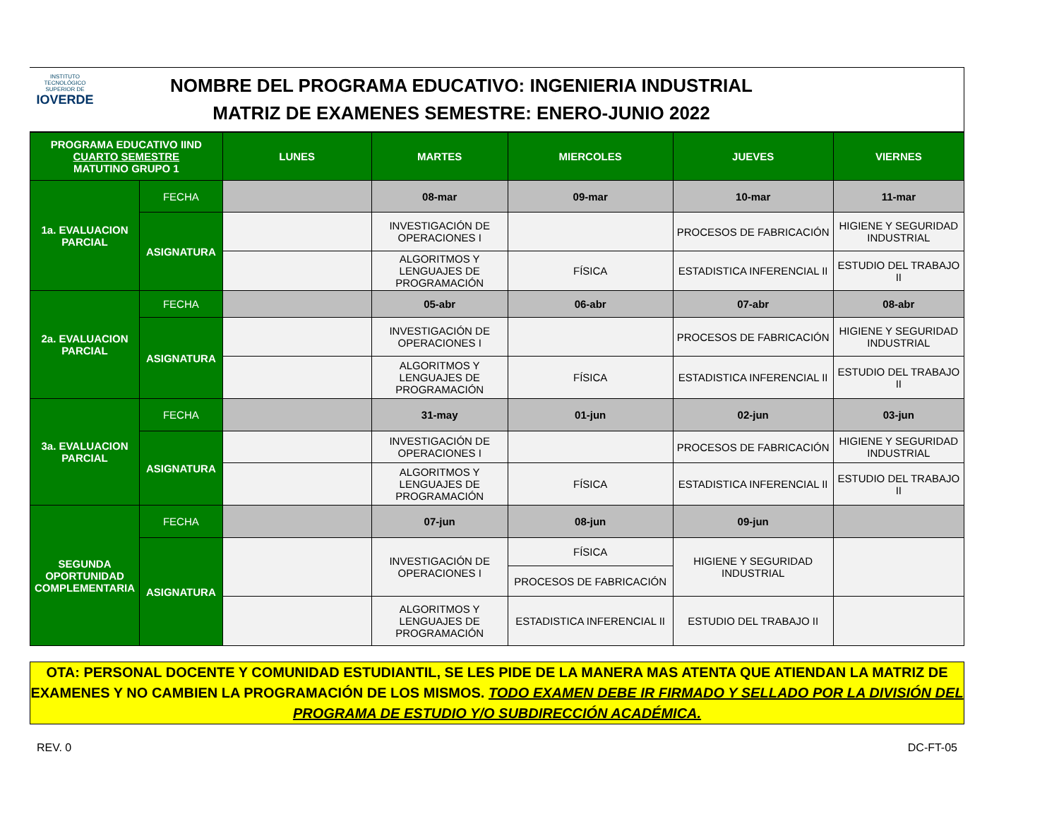INSTITUTO TECNOLÓGICO SUPERIOR DE
IOVERDE
NOMBRE DEL PROGRAMA EDUCATIVO: INGENIERIA INDUSTRIAL
MATRIZ DE EXAMENES SEMESTRE: ENERO-JUNIO 2022
| PROGRAMA EDUCATIVO IIND CUARTO SEMESTRE MATUTINO GRUPO 1 | | LUNES | MARTES | MIERCOLES | JUEVES | VIERNES |
| --- | --- | --- | --- | --- | --- | --- |
| 1a. EVALUACION PARCIAL | FECHA | | 08-mar | 09-mar | 10-mar | 11-mar |
| | ASIGNATURA | | INVESTIGACIÓN DE OPERACIONES I | | PROCESOS DE FABRICACIÓN | HIGIENE Y SEGURIDAD INDUSTRIAL |
| | | | ALGORITMOS Y LENGUAJES DE PROGRAMACIÓN | FÍSICA | ESTADISTICA INFERENCIAL II | ESTUDIO DEL TRABAJO II |
| 2a. EVALUACION PARCIAL | FECHA | | 05-abr | 06-abr | 07-abr | 08-abr |
| | ASIGNATURA | | INVESTIGACIÓN DE OPERACIONES I | | PROCESOS DE FABRICACIÓN | HIGIENE Y SEGURIDAD INDUSTRIAL |
| | | | ALGORITMOS Y LENGUAJES DE PROGRAMACIÓN | FÍSICA | ESTADISTICA INFERENCIAL II | ESTUDIO DEL TRABAJO II |
| 3a. EVALUACION PARCIAL | FECHA | | 31-may | 01-jun | 02-jun | 03-jun |
| | ASIGNATURA | | INVESTIGACIÓN DE OPERACIONES I | | PROCESOS DE FABRICACIÓN | HIGIENE Y SEGURIDAD INDUSTRIAL |
| | | | ALGORITMOS Y LENGUAJES DE PROGRAMACIÓN | FÍSICA | ESTADISTICA INFERENCIAL II | ESTUDIO DEL TRABAJO II |
| SEGUNDA OPORTUNIDAD COMPLEMENTARIA | FECHA | | 07-jun | 08-jun | 09-jun | |
| | ASIGNATURA | | INVESTIGACIÓN DE OPERACIONES I | FÍSICA | HIGIENE Y SEGURIDAD INDUSTRIAL | |
| | | | | PROCESOS DE FABRICACIÓN | | |
| | | | ALGORITMOS Y LENGUAJES DE PROGRAMACIÓN | ESTADISTICA INFERENCIAL II | ESTUDIO DEL TRABAJO II | |
OTA: PERSONAL DOCENTE Y COMUNIDAD ESTUDIANTIL, SE LES PIDE DE LA MANERA MAS ATENTA QUE ATIENDAN LA MATRIZ DE EXAMENES Y NO CAMBIEN LA PROGRAMACIÓN DE LOS MISMOS. TODO EXAMEN DEBE IR FIRMADO Y SELLADO POR LA DIVISIÓN DEL PROGRAMA DE ESTUDIO Y/O SUBDIRECCIÓN ACADÉMICA.
REV. 0 DC-FT-05